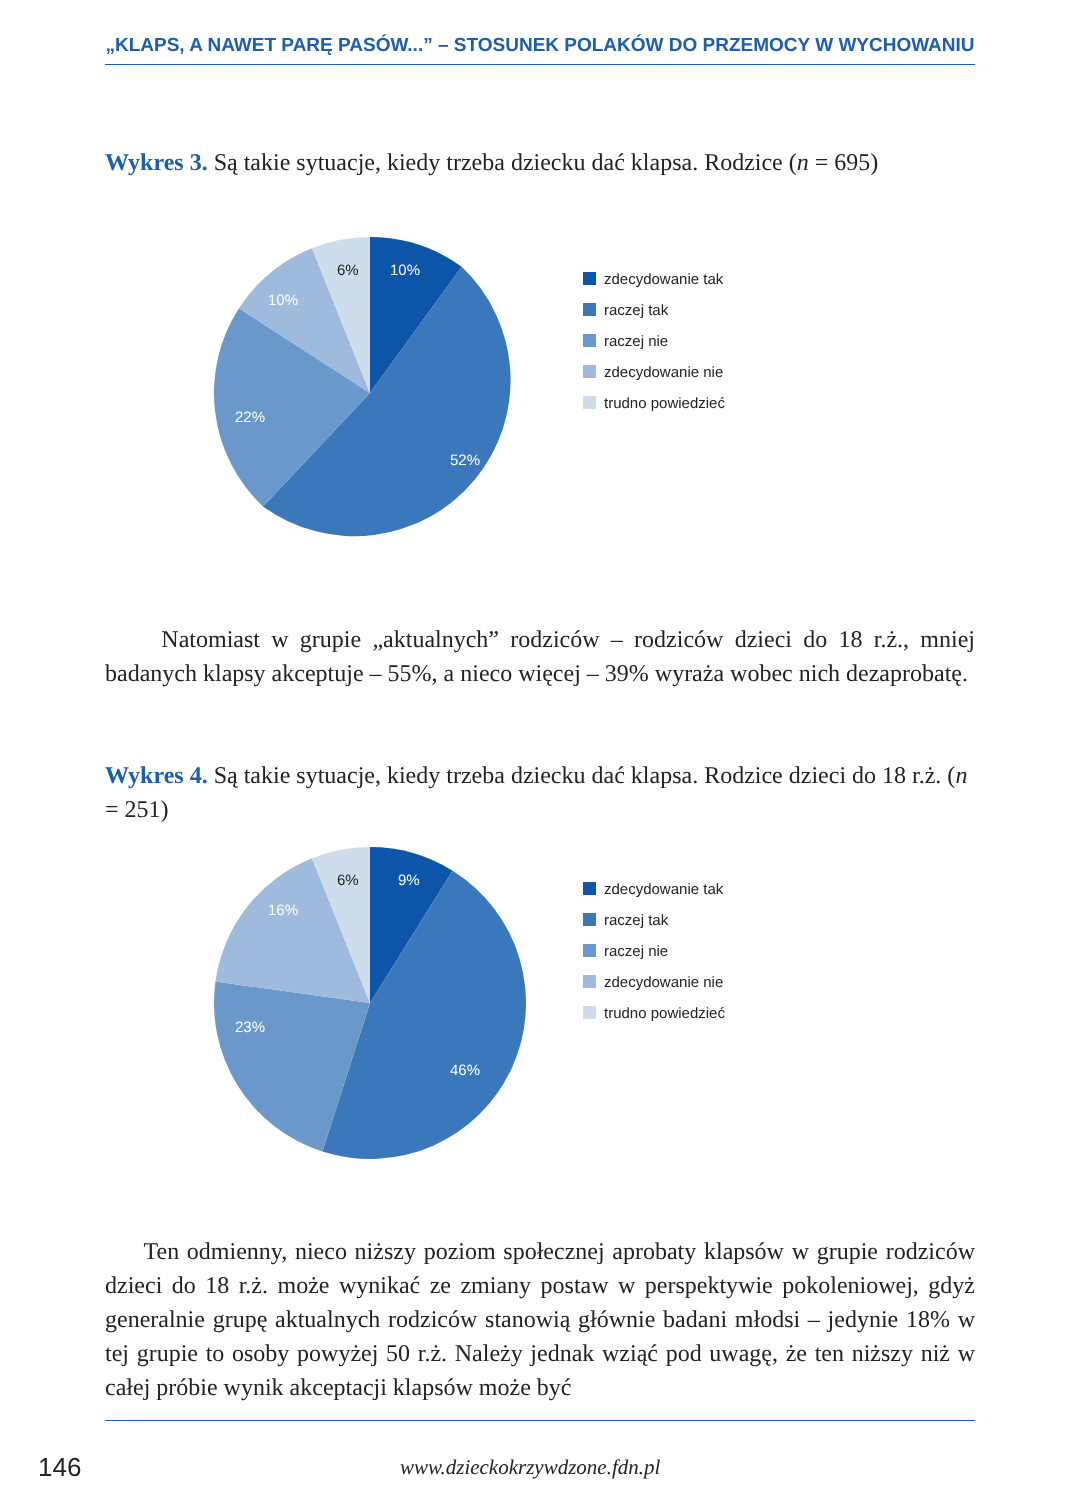„KLAPS, A NAWET PARĘ PASÓW...” – STOSUNEK POLAKÓW DO PRZEMOCY W WYCHOWANIU
Wykres 3. Są takie sytuacje, kiedy trzeba dziecku dać klapsa. Rodzice (n = 695)
10%
52%
22%
10%
6%
zdecydowanie tak
raczej tak
raczej nie
zdecydowanie nie
trudno powiedzieć
Natomiast w grupie „aktualnych” rodziców – rodziców dzieci do 18 r.ż., mniej badanych klapsy akceptuje – 55%, a nieco więcej – 39% wyraża wobec nich dezaprobatę.
Wykres 4. Są takie sytuacje, kiedy trzeba dziecku dać klapsa. Rodzice dzieci do 18 r.ż. (n = 251)
9%
46%
23%
16%
6%
zdecydowanie tak
raczej tak
raczej nie
zdecydowanie nie
trudno powiedzieć
Ten odmienny, nieco niższy poziom społecznej aprobaty klapsów w grupie rodziców dzieci do 18 r.ż. może wynikać ze zmiany postaw w perspektywie pokoleniowej, gdyż generalnie grupę aktualnych rodziców stanowią głównie badani młodsi – jedynie 18% w tej grupie to osoby powyżej 50 r.ż. Należy jednak wziąć pod uwagę, że ten niższy niż w całej próbie wynik akceptacji klapsów może być
146 www.dzieckokrzywdzone.fdn.pl